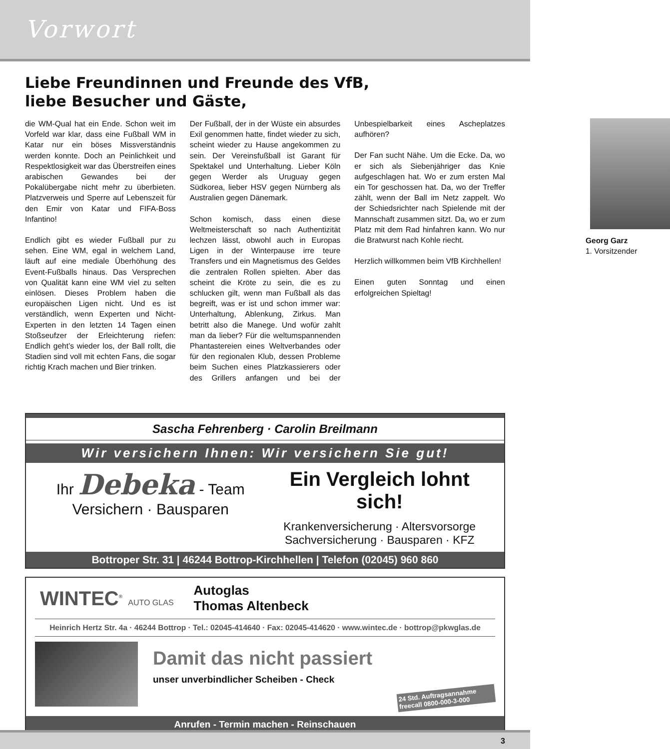Vorwort
Liebe Freundinnen und Freunde des VfB,
liebe Besucher und Gäste,
die WM-Qual hat ein Ende. Schon weit im Vorfeld war klar, dass eine Fußball WM in Katar nur ein böses Missverständnis werden konnte. Doch an Peinlichkeit und Respektlosigkeit war das Überstreifen eines arabischen Gewandes bei der Pokalübergabe nicht mehr zu überbieten. Platzverweis und Sperre auf Lebenszeit für den Emir von Katar und FIFA-Boss Infantino!
Endlich gibt es wieder Fußball pur zu sehen. Eine WM, egal in welchem Land, läuft auf eine mediale Überhöhung des Event-Fußballs hinaus. Das Versprechen von Qualität kann eine WM viel zu selten einlösen. Dieses Problem haben die europäischen Ligen nicht. Und es ist verständlich, wenn Experten und Nicht-Experten in den letzten 14 Tagen einen Stoßseufzer der Erleichterung riefen: Endlich geht’s wieder los, der Ball rollt, die Stadien sind voll mit echten Fans, die sogar richtig Krach machen und Bier trinken.
Der Fußball, der in der Wüste ein absurdes Exil genommen hatte, findet wieder zu sich, scheint wieder zu Hause angekommen zu sein. Der Vereinsfußball ist Garant für Spektakel und Unterhaltung. Lieber Köln gegen Werder als Uruguay gegen Südkorea, lieber HSV gegen Nürnberg als Australien gegen Dänemark.
Schon komisch, dass einen diese Weltmeisterschaft so nach Authentizität lechzen lässt, obwohl auch in Europas Ligen in der Winterpause irre teure Transfers und ein Magnetismus des Geldes die zentralen Rollen spielten. Aber das scheint die Kröte zu sein, die es zu schlucken gilt, wenn man Fußball als das begreift, was er ist und schon immer war: Unterhaltung, Ablenkung, Zirkus. Man betritt also die Manege. Und wofür zahlt man da lieber? Für die weltumspannenden Phantastereien eines Weltverbandes oder für den regionalen Klub, dessen Probleme beim Suchen eines Platzkassierers oder des Grillers anfangen und bei der Unbespielbarkeit eines Ascheplatzes aufhören?
Der Fan sucht Nähe. Um die Ecke. Da, wo er sich als Siebenjähriger das Knie aufgeschlagen hat. Wo er zum ersten Mal ein Tor geschossen hat. Da, wo der Treffer zählt, wenn der Ball im Netz zappelt. Wo der Schiedsrichter nach Spielende mit der Mannschaft zusammen sitzt. Da, wo er zum Platz mit dem Rad hinfahren kann. Wo nur die Bratwurst nach Kohle riecht.
Herzlich willkommen beim VfB Kirchhellen!
Einen guten Sonntag und einen erfolgreichen Spieltag!
Georg Garz
1. Vorsitzender
Sascha Fehrenberg · Carolin Breilmann
Wir versichern Ihnen: Wir versichern Sie gut!
Ihr Debeka - Team
Versichern · Bausparen
Ein Vergleich lohnt sich!
Krankenversicherung · Altersvorsorge
Sachversicherung · Bausparen · KFZ
Bottroper Str. 31 | 46244 Bottrop-Kirchhellen | Telefon (02045) 960 860
WINTEC<sup>®</sup> AUTO GLAS
Autoglas
Thomas Altenbeck
Heinrich Hertz Str. 4a · 46244 Bottrop · Tel.: 02045-414640 · Fax: 02045-414620 · www.wintec.de · bottrop@pkwglas.de
Damit das nicht passiert
unser unverbindlicher Scheiben - Check
24 Std. Auftragsannahme
freecall 0800-000-3-000
Anrufen - Termin machen - Reinschauen
3